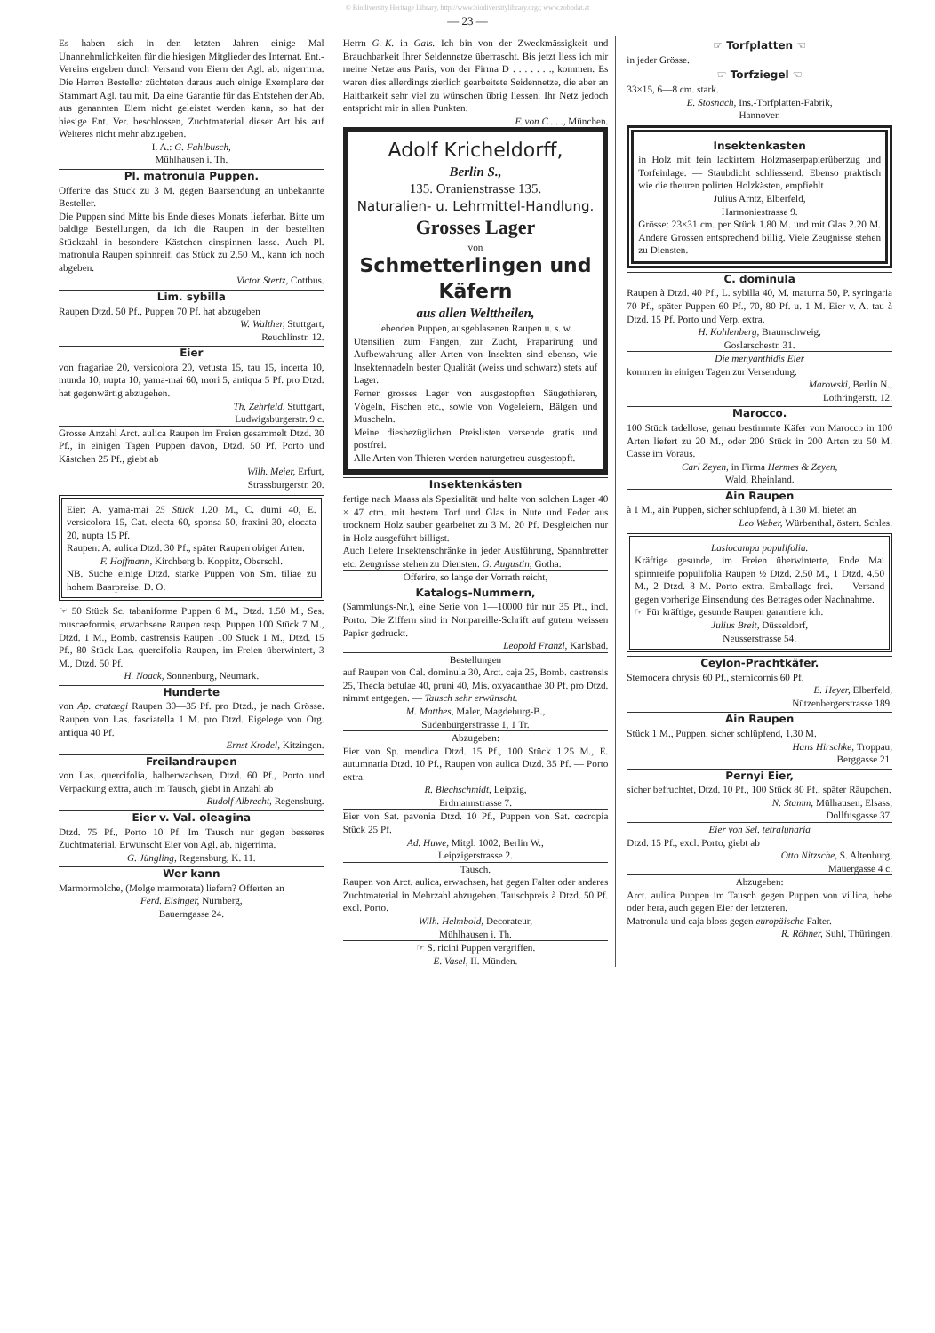© Biodiversity Heritage Library, http://www.biodiversitylibrary.org/; www.zobodat.at
— 23 —
Es haben sich in den letzten Jahren einige Mal Unannehmlichkeiten für die hiesigen Mitglieder des Internat. Ent.-Vereins ergeben durch Versand von Eiern der Agl. ab. nigerrima. Die Herren Besteller züchteten daraus auch einige Exemplare der Stammart Agl. tau mit. Da eine Garantie für das Entstehen der Ab. aus genannten Eiern nicht geleistet werden kann, so hat der hiesige Ent. Ver. beschlossen, Zuchtmaterial dieser Art bis auf Weiteres nicht mehr abzugeben.
I. A.: G. Fahlbusch,
Mühlhausen i. Th.
Pl. matronula Puppen.
Offerire das Stück zu 3 M. gegen Baarsendung an unbekannte Besteller.
Die Puppen sind Mitte bis Ende dieses Monats lieferbar. Bitte um baldige Bestellungen, da ich die Raupen in der bestellten Stückzahl in besondere Kästchen einspinnen lasse. Auch Pl. matronula Raupen spinnreif, das Stück zu 2.50 M., kann ich noch abgeben.
Victor Stertz, Cottbus.
Lim. sybilla
Raupen Dtzd. 50 Pf., Puppen 70 Pf. hat abzugeben
W. Walther, Stuttgart,
Reuchlinstr. 12.
Eier
von fragariae 20, versicolora 20, vetusta 15, tau 15, incerta 10, munda 10, nupta 10, yama-mai 60, mori 5, antiqua 5 Pf. pro Dtzd. hat gegenwärtig abzugehen.
Th. Zehrfeld, Stuttgart,
Ludwigsburgerstr. 9 c.
Grosse Anzahl Arct. aulica Raupen im Freien gesammelt Dtzd. 30 Pf., in einigen Tagen Puppen davon, Dtzd. 50 Pf. Porto und Kästchen 25 Pf., giebt ab
Wilh. Meier, Erfurt,
Strassburgerstr. 20.
Eier: A. yama-mai 25 Stück 1.20 M., C. dumi 40, E. versicolora 15, Cat. electa 60, sponsa 50, fraxini 30, elocata 20, nupta 15 Pf.
Raupen: A. aulica Dtzd. 30 Pf., später Raupen obiger Arten.
F. Hoffmann, Kirchberg b. Koppitz, Oberschl.
NB. Suche einige Dtzd. starke Puppen von Sm. tiliae zu hohem Baarpreise. D. O.
☞ 50 Stück Sc. tabaniforme Puppen 6 M., Dtzd. 1.50 M., Ses. muscaeformis, erwachsene Raupen resp. Puppen 100 Stück 7 M., Dtzd. 1 M., Bomb. castrensis Raupen 100 Stück 1 M., Dtzd. 15 Pf., 80 Stück Las. quercifolia Raupen, im Freien überwintert, 3 M., Dtzd. 50 Pf.
H. Noack, Sonnenburg, Neumark.
Hunderte
von Ap. crataegi Raupen 30—35 Pf. pro Dtzd., je nach Grösse. Raupen von Las. fasciatella 1 M. pro Dtzd. Eigelege von Org. antiqua 40 Pf.
Ernst Krodel, Kitzingen.
Freilandraupen
von Las. quercifolia, halberwachsen, Dtzd. 60 Pf., Porto und Verpackung extra, auch im Tausch, giebt in Anzahl ab
Rudolf Albrecht, Regensburg.
Eier v. Val. oleagina
Dtzd. 75 Pf., Porto 10 Pf. Im Tausch nur gegen besseres Zuchtmaterial. Erwünscht Eier von Agl. ab. nigerrima.
G. Jüngling, Regensburg, K. 11.
Wer kann
Marmormolche, (Molge marmorata) liefern? Offerten an
Ferd. Eisinger, Nürnberg,
Bauerngasse 24.
Herrn G.-K. in Gais. Ich bin von der Zweckmässigkeit und Brauchbarkeit Ihrer Seidennetze überrascht. Bis jetzt liess ich mir meine Netze aus Paris, von der Firma D . . . . . . ., kommen. Es waren dies allerdings zierlich gearbeitete Seidennetze, die aber an Haltbarkeit sehr viel zu wünschen übrig liessen. Ihr Netz jedoch entspricht mir in allen Punkten.
F. von C . . ., München.
Adolf Kricheldorff,
Berlin S.,
135. Oranienstrasse 135.
Naturalien- u. Lehrmittel-Handlung.
Grosses Lager
von
Schmetterlingen und Käfern
aus allen Welttheilen,
lebenden Puppen, ausgeblasenen Raupen u. s. w.
Utensilien zum Fangen, zur Zucht, Präparirung und Aufbewahrung aller Arten von Insekten sind ebenso, wie Insektennadeln bester Qualität (weiss und schwarz) stets auf Lager.
Ferner grosses Lager von ausgestopften Säugethieren, Vögeln, Fischen etc., sowie von Vogeleiern, Bälgen und Muscheln.
Meine diesbezüglichen Preislisten versende gratis und postfrei.
Alle Arten von Thieren werden naturgetreu ausgestopft.
Insektenkästen
fertige nach Maass als Spezialität und halte von solchen Lager 40 × 47 ctm. mit bestem Torf und Glas in Nute und Feder aus trocknem Holz sauber gearbeitet zu 3 M. 20 Pf. Desgleichen nur in Holz ausgeführt billigst.
Auch liefere Insektenschränke in jeder Ausführung, Spannbretter etc. Zeugnisse stehen zu Diensten. G. Augustin, Gotha.
Offerire, so lange der Vorrath reicht,
Katalogs-Nummern,
(Sammlungs-Nr.), eine Serie von 1—10000 für nur 35 Pf., incl. Porto. Die Ziffern sind in Nonpareille-Schrift auf gutem weissen Papier gedruckt.
Leopold Franzl, Karlsbad.
Bestellungen
auf Raupen von Cal. dominula 30, Arct. caja 25, Bomb. castrensis 25, Thecla betulae 40, pruni 40, Mis. oxyacanthae 30 Pf. pro Dtzd. nimmt entgegen. — Tausch sehr erwünscht.
M. Matthes, Maler, Magdeburg-B.,
Sudenburgerstrasse 1, 1 Tr.
Abzugeben:
Eier von Sp. mendica Dtzd. 15 Pf., 100 Stück 1.25 M., E. autumnaria Dtzd. 10 Pf., Raupen von aulica Dtzd. 35 Pf. — Porto extra.
R. Blechschmidt, Leipzig,
Erdmannstrasse 7.
Eier von Sat. pavonia Dtzd. 10 Pf., Puppen von Sat. cecropia Stück 25 Pf.
Ad. Huwe, Mitgl. 1002, Berlin W.,
Leipzigerstrasse 2.
Tausch.
Raupen von Arct. aulica, erwachsen, hat gegen Falter oder anderes Zuchtmaterial in Mehrzahl abzugeben. Tauschpreis à Dtzd. 50 Pf. excl. Porto.
Wilh. Helmbold, Decorateur,
Mühlhausen i. Th.
☞ S. ricini Puppen vergriffen.
E. Vasel, II. Münden.
☞ Torfplatten ☜
in jeder Grösse.
☞ Torfziegel ☜
33×15, 6—8 cm. stark.
E. Stosnach, Ins.-Torfplatten-Fabrik,
Hannover.
Insektenkasten
in Holz mit fein lackirtem Holzmaserpapierüberzug und Torfeinlage. — Staubdicht schliessend. Ebenso praktisch wie die theuren polirten Holzkästen, empfiehlt
Julius Arntz, Elberfeld,
Harmoniestrasse 9.
Grösse: 23×31 cm. per Stück 1.80 M. und mit Glas 2.20 M. Andere Grössen entsprechend billig. Viele Zeugnisse stehen zu Diensten.
C. dominula
Raupen à Dtzd. 40 Pf., L. sybilla 40, M. maturna 50, P. syringaria 70 Pf., später Puppen 60 Pf., 70, 80 Pf. u. 1 M. Eier v. A. tau à Dtzd. 15 Pf. Porto und Verp. extra.
H. Kohlenberg, Braunschweig,
Goslarschestr. 31.
Die menyanthidis Eier
kommen in einigen Tagen zur Versendung.
Marowski, Berlin N.,
Lothringerstr. 12.
Marocco.
100 Stück tadellose, genau bestimmte Käfer von Marocco in 100 Arten liefert zu 20 M., oder 200 Stück in 200 Arten zu 50 M. Casse im Voraus.
Carl Zeyen, in Firma Hermes & Zeyen,
Wald, Rheinland.
Ain Raupen
à 1 M., ain Puppen, sicher schlüpfend, à 1.30 M. bietet an
Leo Weber, Würbenthal, österr. Schles.
Lasiocampa populifolia.
Kräftige gesunde, im Freien überwinterte, Ende Mai spinnreife populifolia Raupen ½ Dtzd. 2.50 M., 1 Dtzd. 4.50 M., 2 Dtzd. 8 M. Porto extra. Emballage frei. — Versand gegen vorherige Einsendung des Betrages oder Nachnahme.
☞ Für kräftige, gesunde Raupen garantiere ich.
Julius Breit, Düsseldorf,
Neusserstrasse 54.
Ceylon-Prachtkäfer.
Sternocera chrysis 60 Pf., sternicornis 60 Pf.
E. Heyer, Elberfeld,
Nützenbergerstrasse 189.
Ain Raupen
Stück 1 M., Puppen, sicher schlüpfend, 1.30 M.
Hans Hirschke, Troppau,
Berggasse 21.
Pernyi Eier,
sicher befruchtet, Dtzd. 10 Pf., 100 Stück 80 Pf., später Räupchen.
N. Stamm, Mülhausen, Elsass,
Dollfusgasse 37.
Eier von Sel. tetralunaria
Dtzd. 15 Pf., excl. Porto, giebt ab
Otto Nitzsche, S. Altenburg,
Mauergasse 4 c.
Abzugeben:
Arct. aulica Puppen im Tausch gegen Puppen von villica, hebe oder hera, auch gegen Eier der letzteren.
Matronula und caja bloss gegen europäische Falter.
R. Röhner, Suhl, Thüringen.